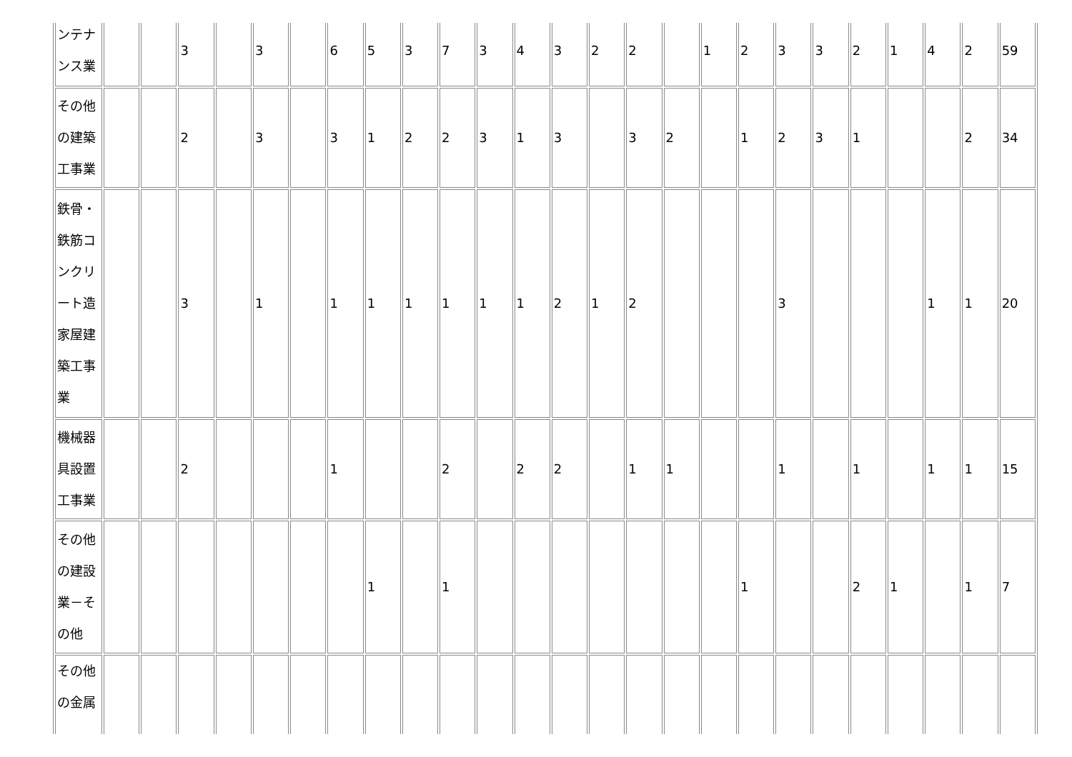| ンテナンス業 | | | 3 | | 3 | | 6 | 5 | 3 | 7 | 3 | 4 | 3 | 2 | 2 | | 1 | 2 | 3 | 3 | 2 | 1 | 4 | 2 | 59 |
| その他の建築工事業 | | | 2 | | 3 | | 3 | 1 | 2 | 2 | 3 | 1 | 3 | | 3 | 2 | | 1 | 2 | 3 | 1 | | | 2 | 34 |
| 鉄骨・鉄筋コンクリート造家屋建築工事業 | | | 3 | | 1 | | 1 | 1 | 1 | 1 | 1 | 1 | 2 | 1 | 2 | | | | 3 | | | | 1 | 1 | 20 |
| 機械器具設置工事業 | | | 2 | | | | 1 | | | 2 | | 2 | 2 | | 1 | 1 | | | 1 | | 1 | | 1 | 1 | 15 |
| その他の建設業－その他 | | | | | | | | 1 | | 1 | | | | | | | | 1 | | | 2 | 1 | | 1 | 7 |
| その他の金属 | | | | | | | | | | | | | | | | | | | | | | | | | |